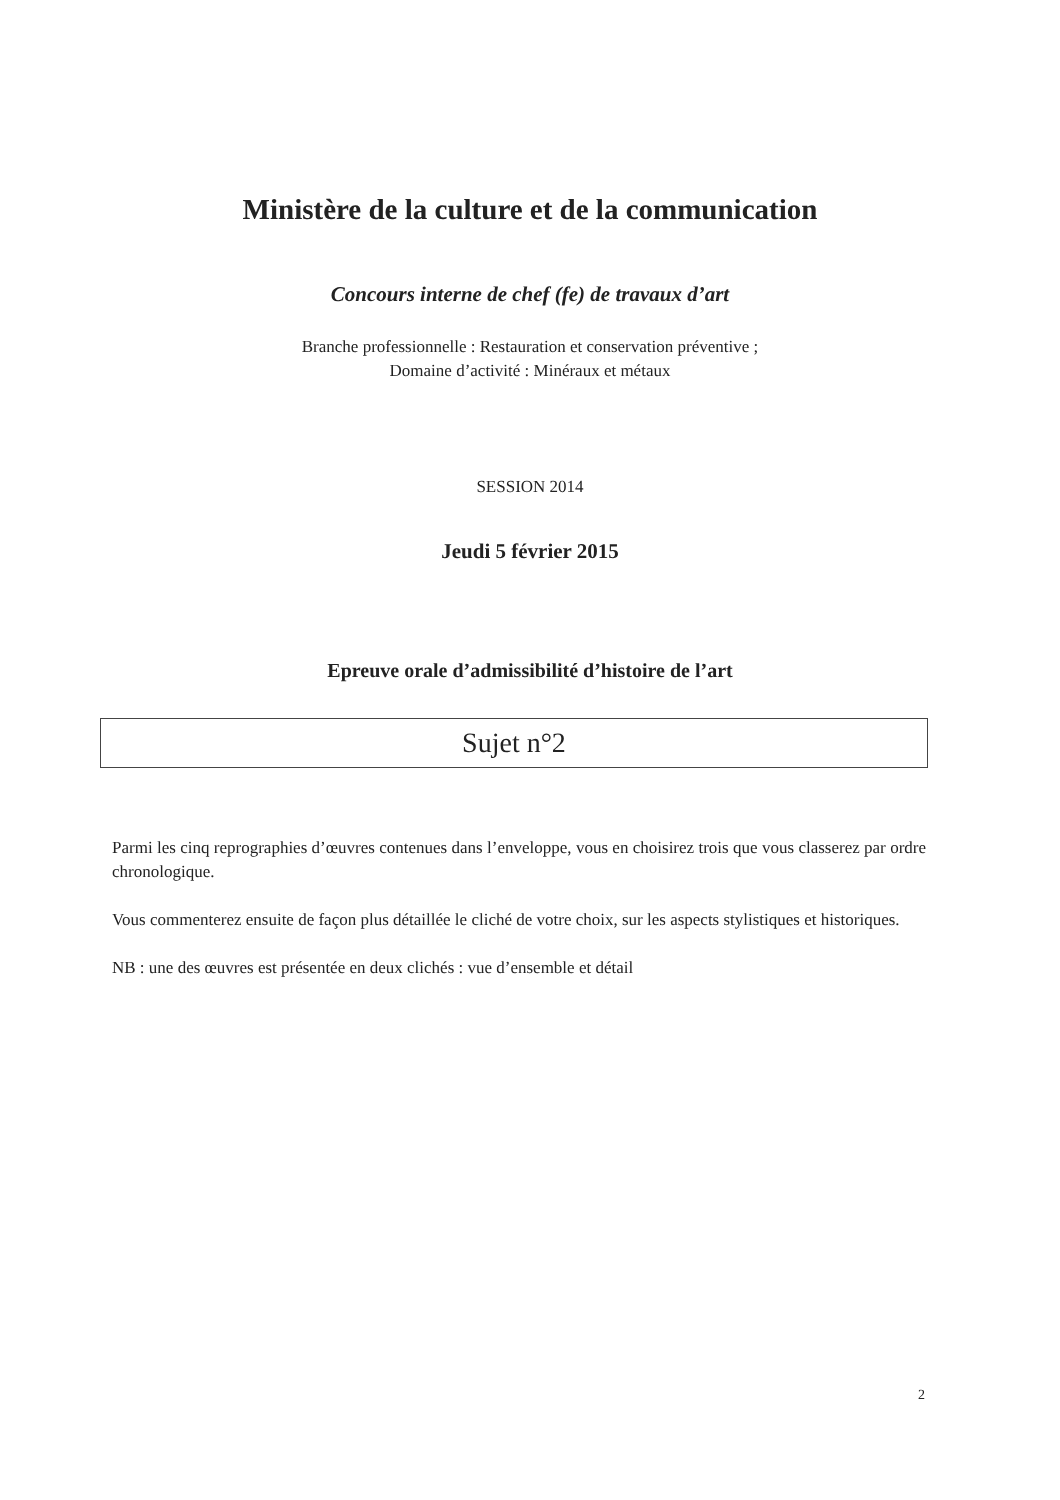Ministère de la culture et de la communication
Concours interne de chef (fe) de travaux d’art
Branche professionnelle : Restauration et conservation préventive ;
Domaine d’activité : Minéraux et métaux
SESSION 2014
Jeudi 5 février 2015
Epreuve orale d’admissibilité d’histoire de l’art
Sujet n°2
Parmi les cinq reprographies d’œuvres contenues dans l’enveloppe, vous en choisirez trois que vous classerez par ordre chronologique.
Vous commenterez ensuite de façon plus détaillée le cliché de votre choix, sur les aspects stylistiques et historiques.
NB : une des œuvres est présentée en deux clichés : vue d’ensemble et détail
2